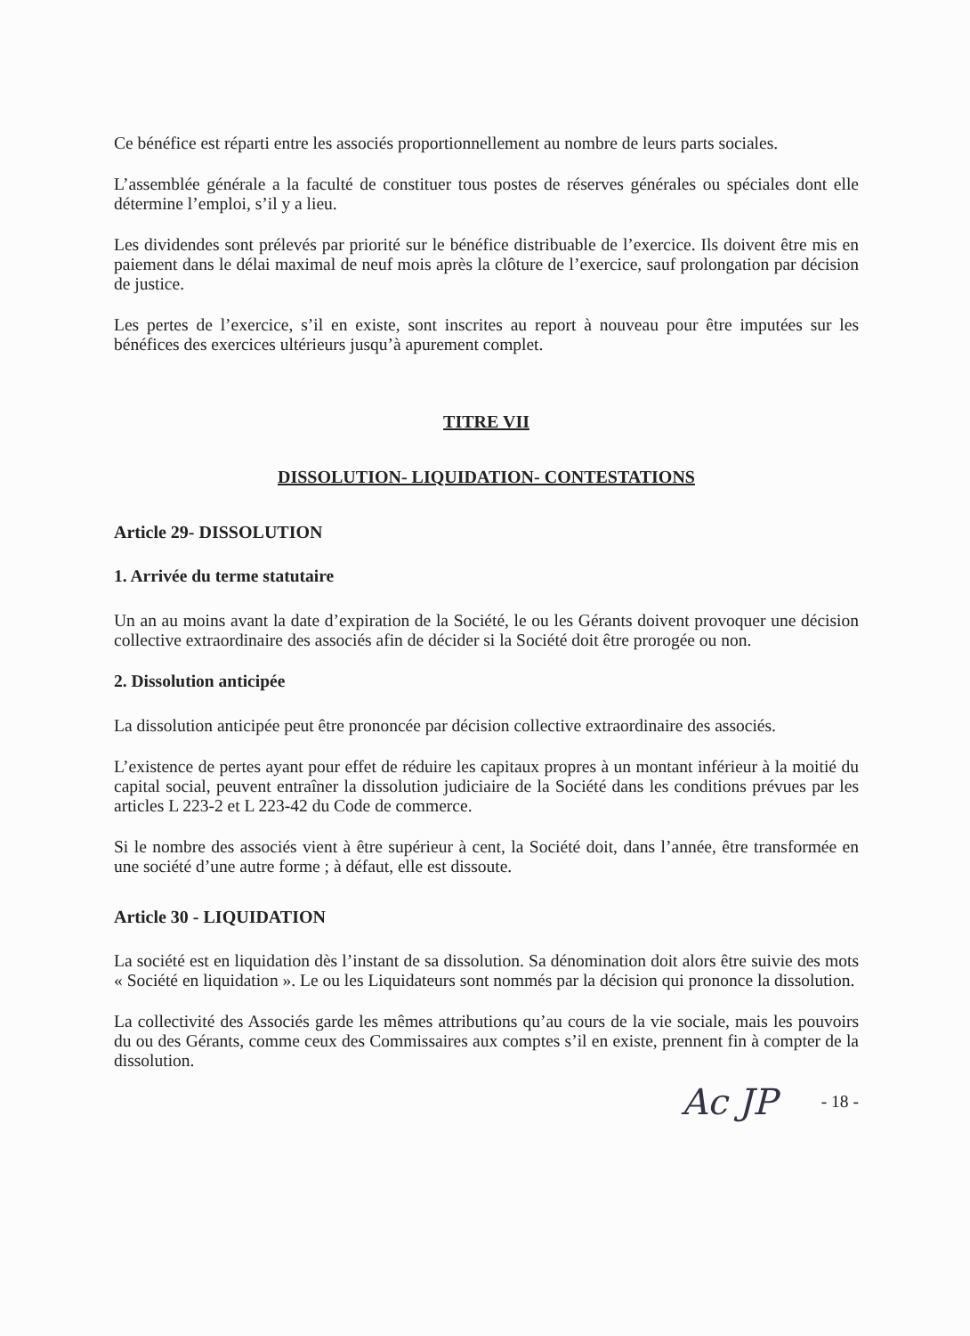Ce bénéfice est réparti entre les associés proportionnellement au nombre de leurs parts sociales.
L’assemblée générale a la faculté de constituer tous postes de réserves générales ou spéciales dont elle détermine l’emploi, s’il y a lieu.
Les dividendes sont prélevés par priorité sur le bénéfice distribuable de l’exercice. Ils doivent être mis en paiement dans le délai maximal de neuf mois après la clôture de l’exercice, sauf prolongation par décision de justice.
Les pertes de l’exercice, s’il en existe, sont inscrites au report à nouveau pour être imputées sur les bénéfices des exercices ultérieurs jusqu’à apurement complet.
TITRE VII
DISSOLUTION- LIQUIDATION- CONTESTATIONS
Article 29- DISSOLUTION
1. Arrivée du terme statutaire
Un an au moins avant la date d’expiration de la Société, le ou les Gérants doivent provoquer une décision collective extraordinaire des associés afin de décider si la Société doit être prorogée ou non.
2. Dissolution anticipée
La dissolution anticipée peut être prononcée par décision collective extraordinaire des associés.
L’existence de pertes ayant pour effet de réduire les capitaux propres à un montant inférieur à la moitié du capital social, peuvent entraîner la dissolution judiciaire de la Société dans les conditions prévues par les articles L 223-2 et L 223-42 du Code de commerce.
Si le nombre des associés vient à être supérieur à cent, la Société doit, dans l’année, être transformée en une société d’une autre forme ; à défaut, elle est dissoute.
Article 30 - LIQUIDATION
La société est en liquidation dès l’instant de sa dissolution. Sa dénomination doit alors être suivie des mots « Société en liquidation ». Le ou les Liquidateurs sont nommés par la décision qui prononce la dissolution.
La collectivité des Associés garde les mêmes attributions qu’au cours de la vie sociale, mais les pouvoirs du ou des Gérants, comme ceux des Commissaires aux comptes s’il en existe, prennent fin à compter de la dissolution.
Ac JP - 18 -